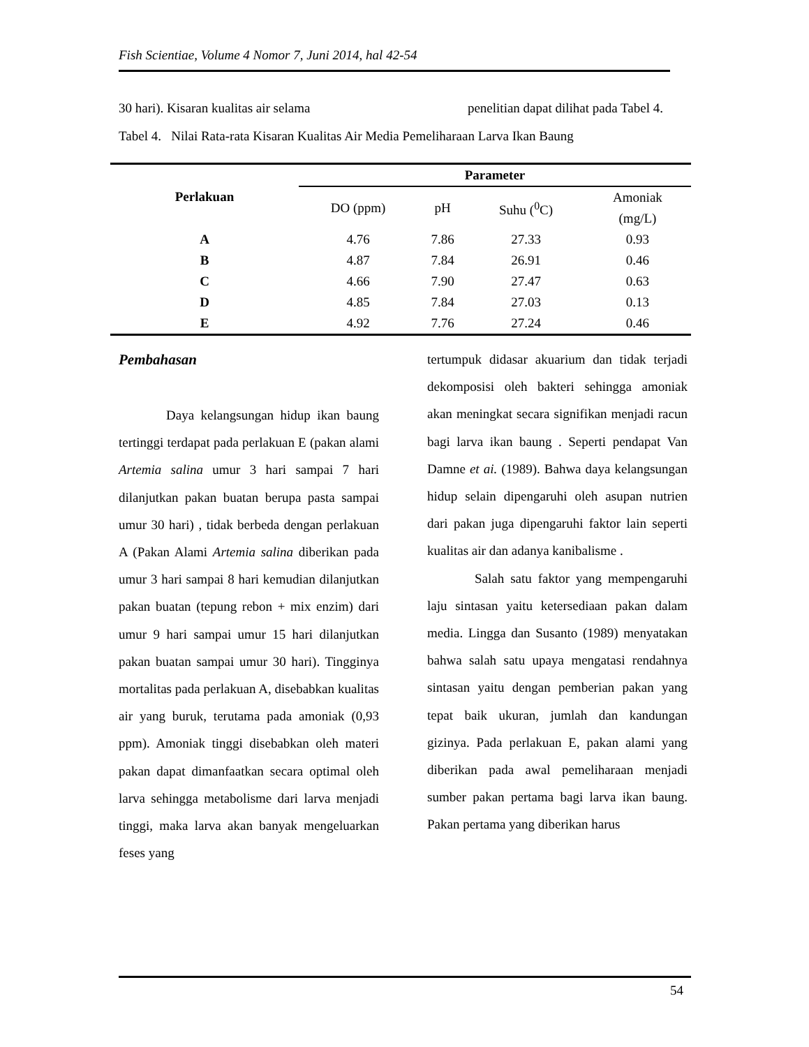Fish Scientiae, Volume 4 Nomor 7, Juni 2014, hal 42-54
30 hari). Kisaran kualitas air selama penelitian dapat dilihat pada Tabel 4.
Tabel 4. Nilai Rata-rata Kisaran Kualitas Air Media Pemeliharaan Larva Ikan Baung
| Perlakuan | Parameter | | | |
| --- | --- | --- | --- | --- |
| | DO (ppm) | pH | Suhu (<sup>0</sup>C) | Amoniak (mg/L) |
| A | 4.76 | 7.86 | 27.33 | 0.93 |
| B | 4.87 | 7.84 | 26.91 | 0.46 |
| C | 4.66 | 7.90 | 27.47 | 0.63 |
| D | 4.85 | 7.84 | 27.03 | 0.13 |
| E | 4.92 | 7.76 | 27.24 | 0.46 |
Pembahasan
Daya kelangsungan hidup ikan baung tertinggi terdapat pada perlakuan E (pakan alami Artemia salina umur 3 hari sampai 7 hari dilanjutkan pakan buatan berupa pasta sampai umur 30 hari) , tidak berbeda dengan perlakuan A (Pakan Alami Artemia salina diberikan pada umur 3 hari sampai 8 hari kemudian dilanjutkan pakan buatan (tepung rebon + mix enzim) dari umur 9 hari sampai umur 15 hari dilanjutkan pakan buatan sampai umur 30 hari). Tingginya mortalitas pada perlakuan A, disebabkan kualitas air yang buruk, terutama pada amoniak (0,93 ppm). Amoniak tinggi disebabkan oleh materi pakan dapat dimanfaatkan secara optimal oleh larva sehingga metabolisme dari larva menjadi tinggi, maka larva akan banyak mengeluarkan feses yang
tertumpuk didasar akuarium dan tidak terjadi dekomposisi oleh bakteri sehingga amoniak akan meningkat secara signifikan menjadi racun bagi larva ikan baung . Seperti pendapat Van Damne et ai. (1989). Bahwa daya kelangsungan hidup selain dipengaruhi oleh asupan nutrien dari pakan juga dipengaruhi faktor lain seperti kualitas air dan adanya kanibalisme .
Salah satu faktor yang mempengaruhi laju sintasan yaitu ketersediaan pakan dalam media. Lingga dan Susanto (1989) menyatakan bahwa salah satu upaya mengatasi rendahnya sintasan yaitu dengan pemberian pakan yang tepat baik ukuran, jumlah dan kandungan gizinya. Pada perlakuan E, pakan alami yang diberikan pada awal pemeliharaan menjadi sumber pakan pertama bagi larva ikan baung. Pakan pertama yang diberikan harus
54